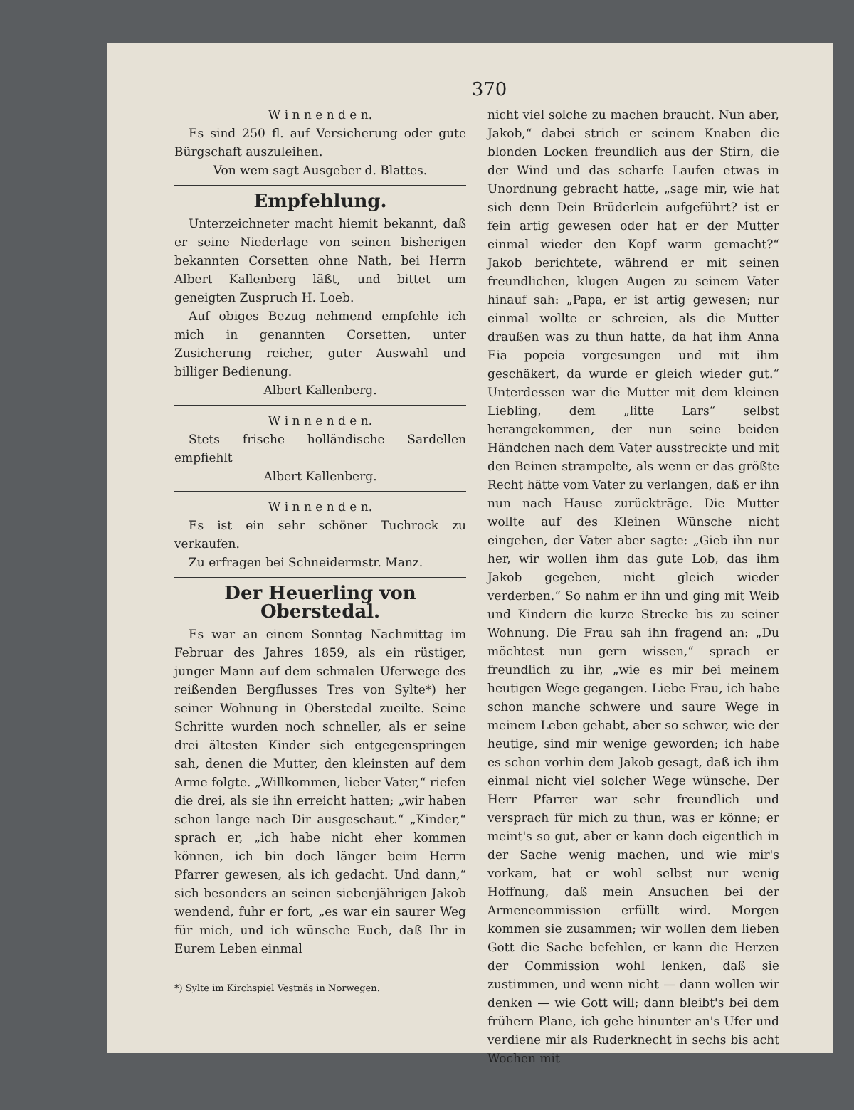370
W i n n e n d e n.
Es sind 250 fl. auf Versicherung oder gute Bürgschaft auszuleihen.
Von wem sagt Ausgeber d. Blattes.
Empfehlung.
Unterzeichneter macht hiemit bekannt, daß er seine Niederlage von seinen bisherigen bekannten Corsetten ohne Nath, bei Herrn Albert Kallenberg läßt, und bittet um geneigten Zuspruch H. Loeb.
Auf obiges Bezug nehmend empfehle ich mich in genannten Corsetten, unter Zusicherung reicher, guter Auswahl und billiger Bedienung.
Albert Kallenberg.
W i n n e n d e n.
Stets frische holländische Sardellen empfiehlt
Albert Kallenberg.
W i n n e n d e n.
Es ist ein sehr schöner Tuchrock zu verkaufen.
Zu erfragen bei Schneidermstr. Manz.
Der Heuerling von Oberstedal.
Es war an einem Sonntag Nachmittag im Februar des Jahres 1859, als ein rüstiger, junger Mann auf dem schmalen Uferwege des reißenden Bergflusses Tres von Sylte*) her seiner Wohnung in Oberstedal zueilte. Seine Schritte wurden noch schneller, als er seine drei ältesten Kinder sich entgegenspringen sah, denen die Mutter, den kleinsten auf dem Arme folgte. „Willkommen, lieber Vater,“ riefen die drei, als sie ihn erreicht hatten; „wir haben schon lange nach Dir ausgeschaut.“ „Kinder,“ sprach er, „ich habe nicht eher kommen können, ich bin doch länger beim Herrn Pfarrer gewesen, als ich gedacht. Und dann,“ sich besonders an seinen siebenjährigen Jakob wendend, fuhr er fort, „es war ein saurer Weg für mich, und ich wünsche Euch, daß Ihr in Eurem Leben einmal
*) Sylte im Kirchspiel Vestnäs in Norwegen.
nicht viel solche zu machen braucht. Nun aber, Jakob,“ dabei strich er seinem Knaben die blonden Locken freundlich aus der Stirn, die der Wind und das scharfe Laufen etwas in Unordnung gebracht hatte, „sage mir, wie hat sich denn Dein Brüderlein aufgeführt? ist er fein artig gewesen oder hat er der Mutter einmal wieder den Kopf warm gemacht?“ Jakob berichtete, während er mit seinen freundlichen, klugen Augen zu seinem Vater hinauf sah: „Papa, er ist artig gewesen; nur einmal wollte er schreien, als die Mutter draußen was zu thun hatte, da hat ihm Anna Eia popeia vorgesungen und mit ihm geschäkert, da wurde er gleich wieder gut.“ Unterdessen war die Mutter mit dem kleinen Liebling, dem „litte Lars“ selbst herangekommen, der nun seine beiden Händchen nach dem Vater ausstreckte und mit den Beinen strampelte, als wenn er das größte Recht hätte vom Vater zu verlangen, daß er ihn nun nach Hause zurückträge. Die Mutter wollte auf des Kleinen Wünsche nicht eingehen, der Vater aber sagte: „Gieb ihn nur her, wir wollen ihm das gute Lob, das ihm Jakob gegeben, nicht gleich wieder verderben.“ So nahm er ihn und ging mit Weib und Kindern die kurze Strecke bis zu seiner Wohnung. Die Frau sah ihn fragend an: „Du möchtest nun gern wissen,“ sprach er freundlich zu ihr, „wie es mir bei meinem heutigen Wege gegangen. Liebe Frau, ich habe schon manche schwere und saure Wege in meinem Leben gehabt, aber so schwer, wie der heutige, sind mir wenige geworden; ich habe es schon vorhin dem Jakob gesagt, daß ich ihm einmal nicht viel solcher Wege wünsche. Der Herr Pfarrer war sehr freundlich und versprach für mich zu thun, was er könne; er meint's so gut, aber er kann doch eigentlich in der Sache wenig machen, und wie mir's vorkam, hat er wohl selbst nur wenig Hoffnung, daß mein Ansuchen bei der Armeneommission erfüllt wird. Morgen kommen sie zusammen; wir wollen dem lieben Gott die Sache befehlen, er kann die Herzen der Commission wohl lenken, daß sie zustimmen, und wenn nicht — dann wollen wir denken — wie Gott will; dann bleibt's bei dem frühern Plane, ich gehe hinunter an's Ufer und verdiene mir als Ruderknecht in sechs bis acht Wochen mit